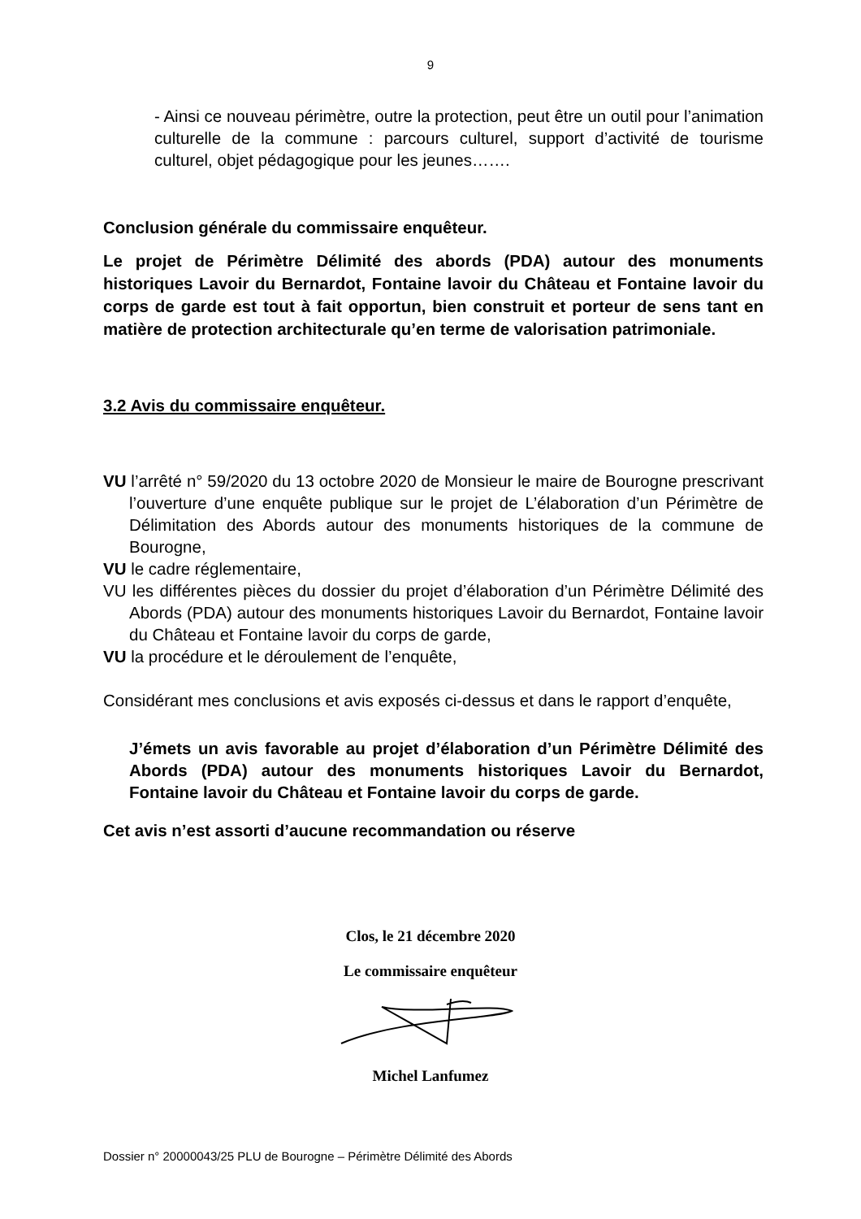9
- Ainsi ce nouveau périmètre, outre la protection, peut être un outil pour l’animation culturelle de la commune : parcours culturel, support d’activité de tourisme culturel, objet pédagogique pour les jeunes…….
Conclusion générale du commissaire enquêteur.
Le projet de Périmètre Délimité des abords (PDA) autour des monuments historiques Lavoir du Bernardot, Fontaine lavoir du Château et Fontaine lavoir du corps de garde est tout à fait opportun, bien construit et porteur de sens tant en matière de protection architecturale qu’en terme de valorisation patrimoniale.
3.2 Avis du commissaire enquêteur.
VU l’arrêté n° 59/2020 du 13 octobre 2020 de Monsieur le maire de Bourogne prescrivant l’ouverture d’une enquête publique sur le projet de L’élaboration d’un Périmètre de Délimitation des Abords autour des monuments historiques de la commune de Bourogne,
VU le cadre réglementaire,
VU les différentes pièces du dossier du projet d’élaboration d’un Périmètre Délimité des Abords (PDA) autour des monuments historiques Lavoir du Bernardot, Fontaine lavoir du Château et Fontaine lavoir du corps de garde,
VU la procédure et le déroulement de l’enquête,
Considérant mes conclusions et avis exposés ci-dessus et dans le rapport d’enquête,
J’émets un avis favorable au projet d’élaboration d’un Périmètre Délimité des Abords (PDA) autour des monuments historiques Lavoir du Bernardot, Fontaine lavoir du Château et Fontaine lavoir du corps de garde.
Cet avis n’est assorti d’aucune recommandation ou réserve
Clos, le 21 décembre 2020
Le commissaire enquêteur
Michel Lanfumez
Dossier n° 20000043/25 PLU de Bourogne – Périmètre Délimité des Abords